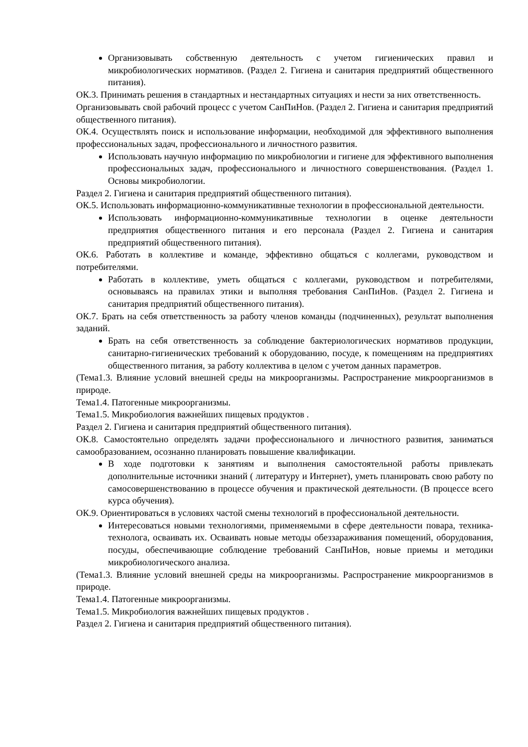Организовывать собственную деятельность с учетом гигиенических правил и микробиологических нормативов. (Раздел 2. Гигиена и санитария предприятий общественного питания).
ОК.3. Принимать решения в стандартных и нестандартных ситуациях и нести за них ответственность.
Организовывать свой рабочий процесс с учетом СанПиНов. (Раздел 2. Гигиена и санитария предприятий общественного питания).
ОК.4. Осуществлять поиск и использование информации, необходимой для эффективного выполнения профессиональных задач, профессионального и личностного развития.
Использовать научную информацию по микробиологии и гигиене для эффективного выполнения профессиональных задач, профессионального и личностного совершенствования. (Раздел 1. Основы микробиологии.
Раздел 2. Гигиена и санитария предприятий общественного питания).
ОК.5. Использовать информационно-коммуникативные технологии в профессиональной деятельности.
Использовать информационно-коммуникативные технологии в оценке деятельности предприятия общественного питания и его персонала (Раздел 2. Гигиена и санитария предприятий общественного питания).
ОК.6. Работать в коллективе и команде, эффективно общаться с коллегами, руководством и потребителями.
Работать в коллективе, уметь общаться с коллегами, руководством и потребителями, основываясь на правилах этики и выполняя требования СанПиНов. (Раздел 2. Гигиена и санитария предприятий общественного питания).
ОК.7. Брать на себя ответственность за работу членов команды (подчиненных), результат выполнения заданий.
Брать на себя ответственность за соблюдение бактериологических нормативов продукции, санитарно-гигиенических требований к оборудованию, посуде, к помещениям на предприятиях общественного питания, за работу коллектива в целом с учетом данных параметров.
(Тема1.3. Влияние условий внешней среды на микроорганизмы. Распространение микроорганизмов в природе.
Тема1.4. Патогенные микроорганизмы.
Тема1.5. Микробиология важнейших пищевых продуктов .
Раздел 2. Гигиена и санитария предприятий общественного питания).
ОК.8. Самостоятельно определять задачи профессионального и личностного развития, заниматься самообразованием, осознанно планировать повышение квалификации.
В ходе подготовки к занятиям и выполнения самостоятельной работы привлекать дополнительные источники знаний ( литературу и Интернет), уметь планировать свою работу по самосовершенствованию в процессе обучения и практической деятельности. (В процессе всего курса обучения).
ОК.9. Ориентироваться в условиях частой смены технологий в профессиональной деятельности.
Интересоваться новыми технологиями, применяемыми в сфере деятельности повара, техника-технолога, осваивать их. Осваивать новые методы обеззараживания помещений, оборудования, посуды, обеспечивающие соблюдение требований СанПиНов, новые приемы и методики микробиологического анализа.
(Тема1.3. Влияние условий внешней среды на микроорганизмы. Распространение микроорганизмов в природе.
Тема1.4. Патогенные микроорганизмы.
Тема1.5. Микробиология важнейших пищевых продуктов .
Раздел 2. Гигиена и санитария предприятий общественного питания).